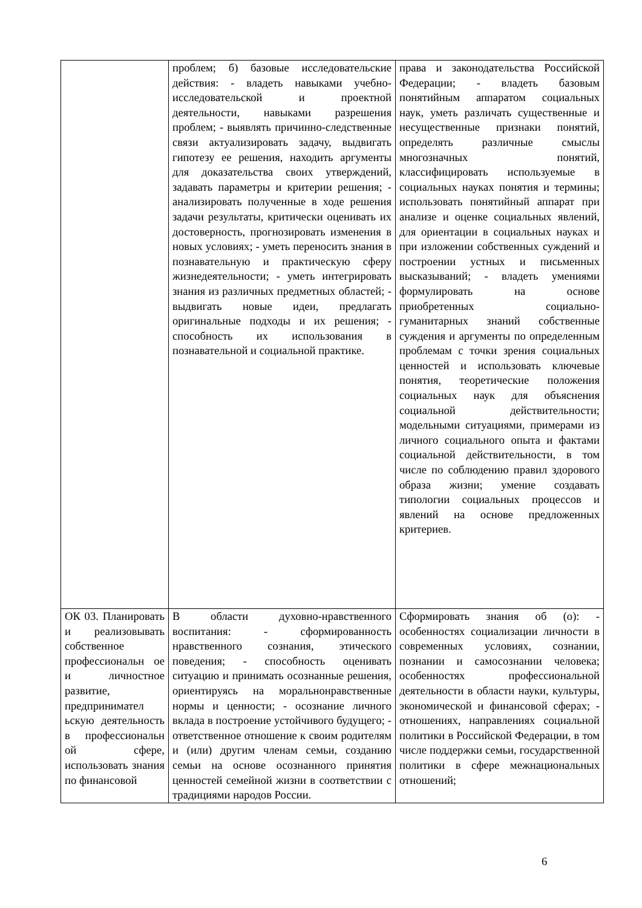| | проблем; б) базовые исследовательские действия: - владеть навыками учебно-исследовательской и проектной деятельности, навыками разрешения проблем; - выявлять причинно-следственные связи актуализировать задачу, выдвигать гипотезу ее решения, находить аргументы для доказательства своих утверждений, задавать параметры и критерии решения; - анализировать полученные в ходе решения задачи результаты, критически оценивать их достоверность, прогнозировать изменения в новых условиях; - уметь переносить знания в познавательную и практическую сферу жизнедеятельности; - уметь интегрировать знания из различных предметных областей; - выдвигать новые идеи, предлагать оригинальные подходы и их решения; - способность их использования в познавательной и социальной практике. | права и законодательства Российской Федерации; - владеть базовым понятийным аппаратом социальных наук, уметь различать существенные и несущественные признаки понятий, определять различные смыслы многозначных понятий, классифицировать используемые в социальных науках понятия и термины; использовать понятийный аппарат при анализе и оценке социальных явлений, для ориентации в социальных науках и при изложении собственных суждений и построении устных и письменных высказываний; - владеть умениями формулировать на основе приобретенных социально-гуманитарных знаний собственные суждения и аргументы по определенным проблемам с точки зрения социальных ценностей и использовать ключевые понятия, теоретические положения социальных наук для объяснения социальной действительности; модельными ситуациями, примерами из личного социального опыта и фактами социальной действительности, в том числе по соблюдению правил здорового образа жизни; умение создавать типологии социальных процессов и явлений на основе предложенных критериев. |
| ОК 03. Планировать и реализовывать собственное профессиональн ое и личностное развитие, предпринимател ьскую деятельность в профессиональн ой сфере, использовать знания по финансовой | В области духовно-нравственного воспитания: - сформированность нравственного сознания, этического поведения; - способность оценивать ситуацию и принимать осознанные решения, ориентируясь на моральнонравственные нормы и ценности; - осознание личного вклада в построение устойчивого будущего; - ответственное отношение к своим родителям и (или) другим членам семьи, созданию семьи на основе осознанного принятия ценностей семейной жизни в соответствии с традициями народов России. | Сформировать знания об (о): - особенностях социализации личности в современных условиях, сознании, познании и самосознании человека; особенностях профессиональной деятельности в области науки, культуры, экономической и финансовой сферах; - отношениях, направлениях социальной политики в Российской Федерации, в том числе поддержки семьи, государственной политики в сфере межнациональных отношений; |
6